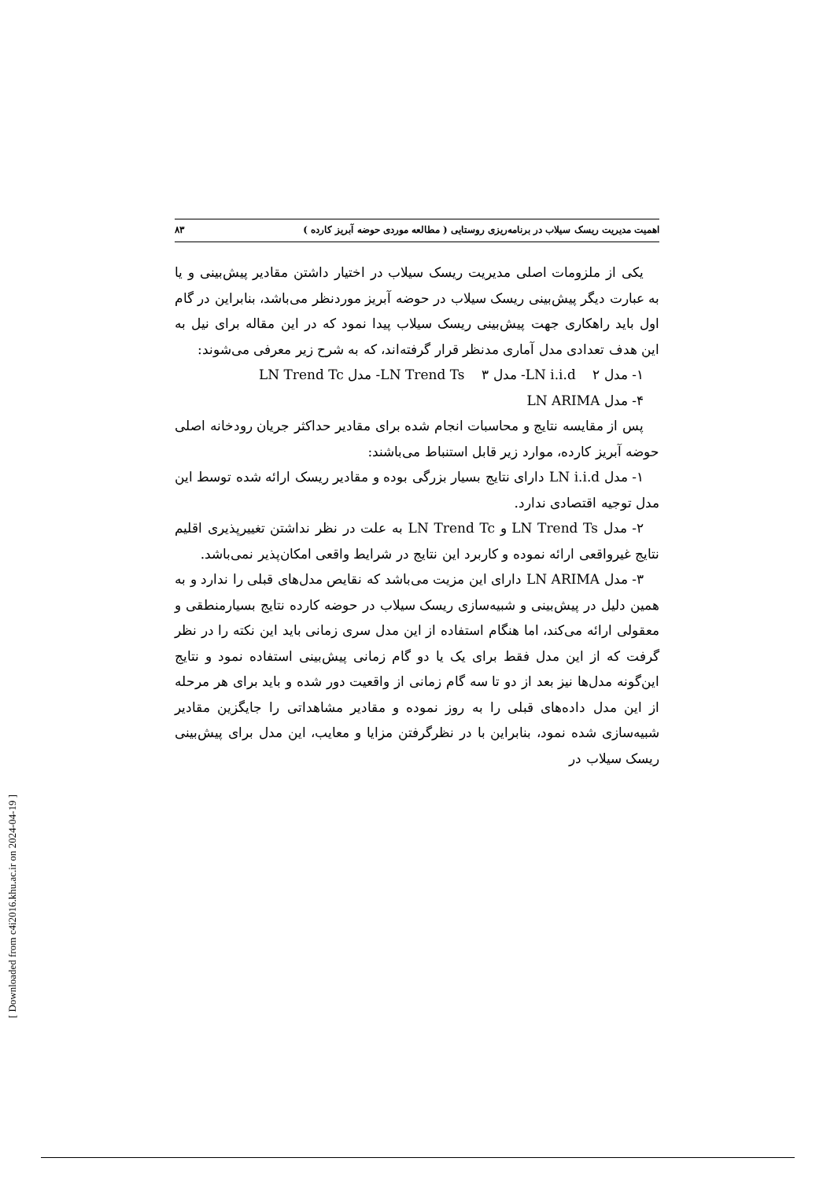اهمیت مدیریت ریسک سیلاب در برنامه‌ریزی روستایی ( مطالعه موردی حوضه آبریز کارده ) ۸۳
یکی از ملزومات اصلی مدیریت ریسک سیلاب در اختیار داشتن مقادیر پیش‌بینی و یا به عبارت دیگر پیش‌بینی ریسک سیلاب در حوضه آبریز موردنظر می‌باشد، بنابراین در گام اول باید راهکاری جهت پیش‌بینی ریسک سیلاب پیدا نمود که در این مقاله برای نیل به این هدف تعدادی مدل آماری مدنظر قرار گرفته‌اند، که به شرح زیر معرفی می‌شوند:
۱- مدل LN i.i.d ۲- مدل LN Trend Ts ۳- مدل LN Trend Tc
۴- مدل LN ARIMA
پس از مقایسه نتایج و محاسبات انجام شده برای مقادیر حداکثر جریان رودخانه اصلی حوضه آبریز کارده، موارد زیر قابل استنباط می‌باشند:
۱- مدل LN i.i.d دارای نتایج بسیار بزرگی بوده و مقادیر ریسک ارائه شده توسط این مدل توجیه اقتصادی ندارد.
۲- مدل LN Trend Ts و LN Trend Tc به علت در نظر نداشتن تغییرپذیری اقلیم نتایج غیرواقعی ارائه نموده و کاربرد این نتایج در شرایط واقعی امکان‌پذیر نمی‌باشد.
۳- مدل LN ARIMA دارای این مزیت می‌باشد که نقایص مدل‌های قبلی را ندارد و به همین دلیل در پیش‌بینی و شبیه‌سازی ریسک سیلاب در حوضه کارده نتایج بسیارمنطقی و معقولی ارائه می‌کند، اما هنگام استفاده از این مدل سری زمانی باید این نکته را در نظر گرفت که از این مدل فقط برای یک یا دو گام زمانی پیش‌بینی استفاده نمود و نتایج این‌گونه مدل‌ها نیز بعد از دو تا سه گام زمانی از واقعیت دور شده و باید برای هر مرحله از این مدل داده‌های قبلی را به روز نموده و مقادیر مشاهداتی را جایگزین مقادیر شبیه‌سازی شده نمود، بنابراین با در نظرگرفتن مزایا و معایب، این مدل برای پیش‌بینی ریسک سیلاب در
[ Downloaded from c4i2016.khu.ac.ir on 2024-04-19 ]